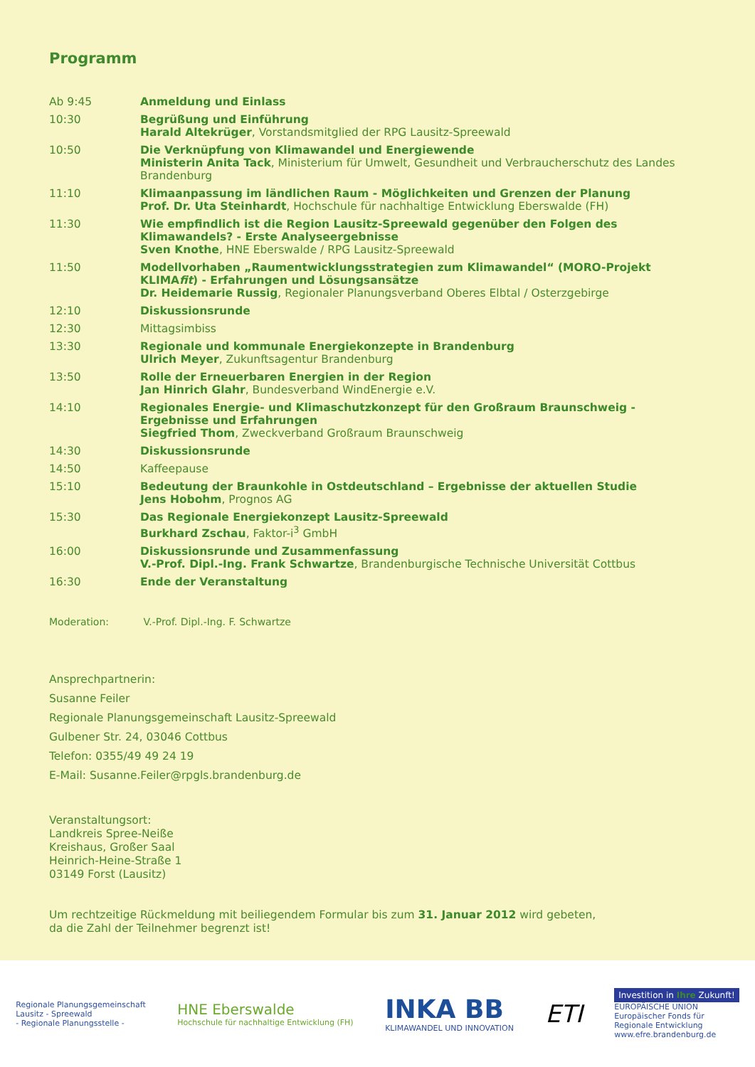Programm
| Ab 9:45 | Anmeldung und Einlass |
| 10:30 | Begrüßung und Einführung Harald Altekrüger , Vorstandsmitglied der RPG Lausitz-Spreewald |
| 10:50 | Die Verknüpfung von Klimawandel und Energiewende Ministerin Anita Tack , Ministerium für Umwelt, Gesundheit und Verbraucherschutz des Landes Brandenburg |
| 11:10 | Klimaanpassung im ländlichen Raum - Möglichkeiten und Grenzen der Planung Prof. Dr. Uta Steinhardt , Hochschule für nachhaltige Entwicklung Eberswalde (FH) |
| 11:30 | Wie empfindlich ist die Region Lausitz-Spreewald gegenüber den Folgen des Klimawandels? - Erste Analyseergebnisse Sven Knothe , HNE Eberswalde / RPG Lausitz-Spreewald |
| 11:50 | Modellvorhaben „Raumentwicklungsstrategien zum Klimawandel“ (MORO-Projekt KLIMA fit ) - Erfahrungen und Lösungsansätze Dr. Heidemarie Russig , Regionaler Planungsverband Oberes Elbtal / Osterzgebirge |
| 12:10 | Diskussionsrunde |
| 12:30 | Mittagsimbiss |
| 13:30 | Regionale und kommunale Energiekonzepte in Brandenburg Ulrich Meyer , Zukunftsagentur Brandenburg |
| 13:50 | Rolle der Erneuerbaren Energien in der Region Jan Hinrich Glahr , Bundesverband WindEnergie e.V. |
| 14:10 | Regionales Energie- und Klimaschutzkonzept für den Großraum Braunschweig - Ergebnisse und Erfahrungen Siegfried Thom , Zweckverband Großraum Braunschweig |
| 14:30 | Diskussionsrunde |
| 14:50 | Kaffeepause |
| 15:10 | Bedeutung der Braunkohle in Ostdeutschland – Ergebnisse der aktuellen Studie Jens Hobohm , Prognos AG |
| 15:30 | Das Regionale Energiekonzept Lausitz-Spreewald Burkhard Zschau , Faktor-i<sup>3</sup> GmbH |
| 16:00 | Diskussionsrunde und Zusammenfassung V.-Prof. Dipl.-Ing. Frank Schwartze , Brandenburgische Technische Universität Cottbus |
| 16:30 | Ende der Veranstaltung |
Moderation: V.-Prof. Dipl.-Ing. F. Schwartze
Ansprechpartnerin:
Susanne Feiler
Regionale Planungsgemeinschaft Lausitz-Spreewald
Gulbener Str. 24, 03046 Cottbus
Telefon: 0355/49 49 24 19
E-Mail: Susanne.Feiler@rpgls.brandenburg.de
Veranstaltungsort:
Landkreis Spree-Neiße
Kreishaus, Großer Saal
Heinrich-Heine-Straße 1
03149 Forst (Lausitz)
Um rechtzeitige Rückmeldung mit beiliegendem Formular bis zum 31. Januar 2012 wird gebeten,
da die Zahl der Teilnehmer begrenzt ist!
Regionale Planungsgemeinschaft
Lausitz - Spreewald
- Regionale Planungsstelle -
HNE Eberswalde
Hochschule für nachhaltige Entwicklung (FH)
INKA BB
KLIMAWANDEL UND INNOVATION
ETI
Investition in Ihre Zukunft!
EUROPÄISCHE UNION
Europäischer Fonds für
Regionale Entwicklung
www.efre.brandenburg.de